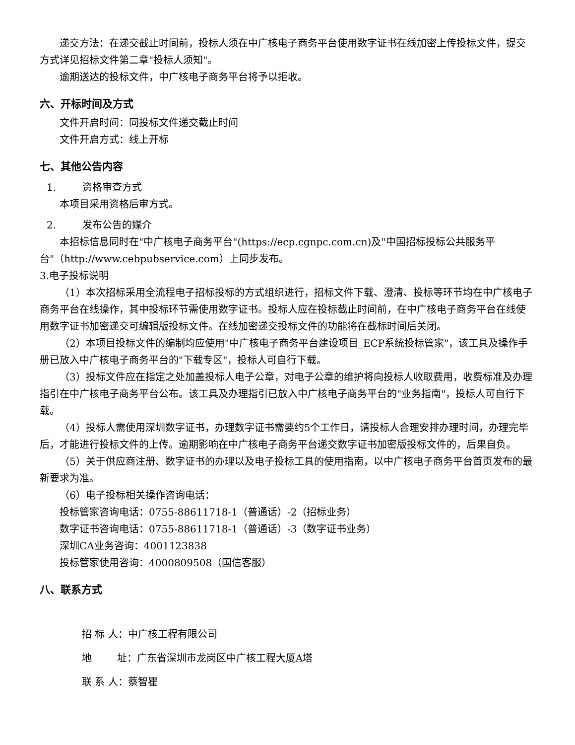递交方法：在递交截止时间前，投标人须在中广核电子商务平台使用数字证书在线加密上传投标文件，提交方式详见招标文件第二章"投标人须知"。
逾期送达的投标文件，中广核电子商务平台将予以拒收。
六、开标时间及方式
文件开启时间：同投标文件递交截止时间
文件开启方式：线上开标
七、其他公告内容
1. 资格审查方式
本项目采用资格后审方式。
2. 发布公告的媒介
本招标信息同时在"中广核电子商务平台"(https://ecp.cgnpc.com.cn)及"中国招标投标公共服务平台"（http://www.cebpubservice.com）上同步发布。
3.电子投标说明
（1）本次招标采用全流程电子招标投标的方式组织进行，招标文件下载、澄清、投标等环节均在中广核电子商务平台在线操作，其中投标环节需使用数字证书。投标人应在投标截止时间前，在中广核电子商务平台在线使用数字证书加密递交可编辑版投标文件。在线加密递交投标文件的功能将在截标时间后关闭。
（2）本项目投标文件的编制均应使用"中广核电子商务平台建设项目_ECP系统投标管家"，该工具及操作手册已放入中广核电子商务平台的"下载专区"，投标人可自行下载。
（3）投标文件应在指定之处加盖投标人电子公章，对电子公章的维护将向投标人收取费用，收费标准及办理指引在中广核电子商务平台公布。该工具及办理指引已放入中广核电子商务平台的"业务指南"，投标人可自行下载。
（4）投标人需使用深圳数字证书，办理数字证书需要约5个工作日，请投标人合理安排办理时间，办理完毕后，才能进行投标文件的上传。逾期影响在中广核电子商务平台递交数字证书加密版投标文件的，后果自负。
（5）关于供应商注册、数字证书的办理以及电子投标工具的使用指南，以中广核电子商务平台首页发布的最新要求为准。
（6）电子投标相关操作咨询电话：
投标管家咨询电话：0755-88611718-1（普通话）-2（招标业务）
数字证书咨询电话：0755-88611718-1（普通话）-3（数字证书业务）
深圳CA业务咨询：4001123838
投标管家使用咨询：4000809508（国信客服）
八、联系方式
招 标 人：中广核工程有限公司
地 址：广东省深圳市龙岗区中广核工程大厦A塔
联 系 人：蔡智瞿